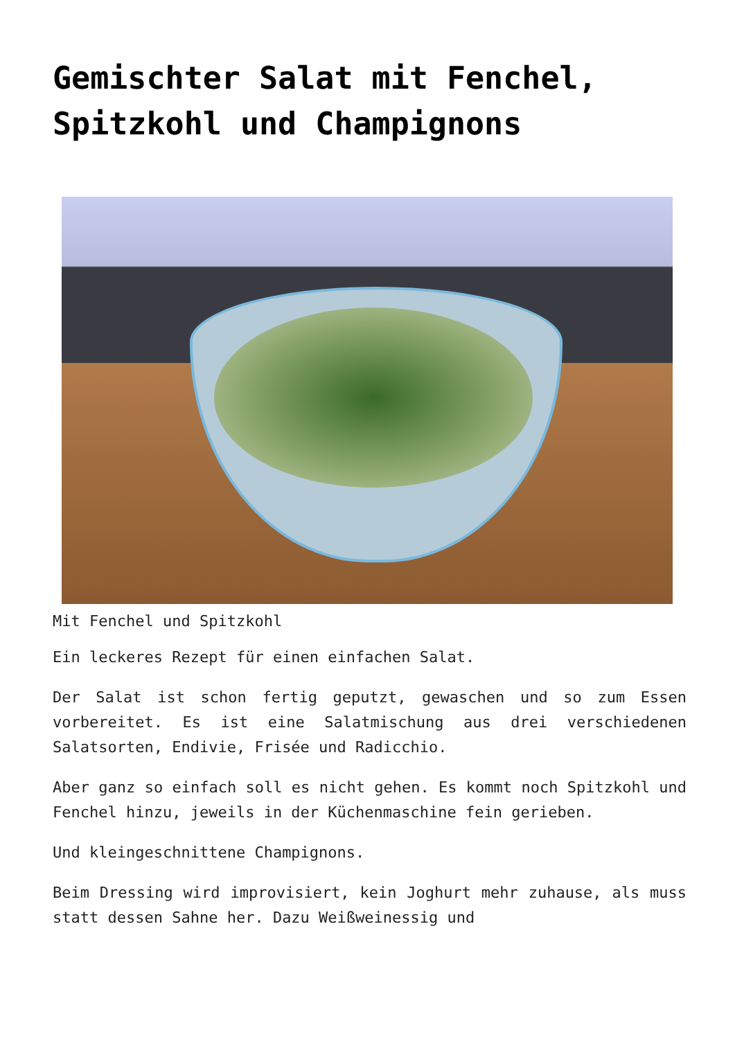Gemischter Salat mit Fenchel, Spitzkohl und Champignons
Mit Fenchel und Spitzkohl
Ein leckeres Rezept für einen einfachen Salat.
Der Salat ist schon fertig geputzt, gewaschen und so zum Essen vorbereitet. Es ist eine Salatmischung aus drei verschiedenen Salatsorten, Endivie, Frisée und Radicchio.
Aber ganz so einfach soll es nicht gehen. Es kommt noch Spitzkohl und Fenchel hinzu, jeweils in der Küchenmaschine fein gerieben.
Und kleingeschnittene Champignons.
Beim Dressing wird improvisiert, kein Joghurt mehr zuhause, als muss statt dessen Sahne her. Dazu Weißweinessig und